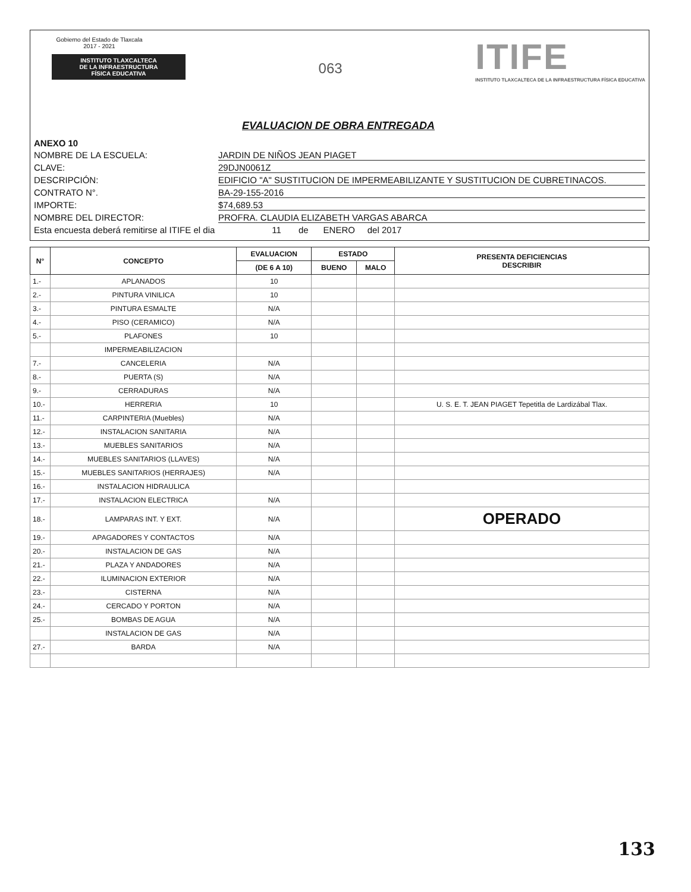Gobierno del Estado de Tlaxcala
2017 - 2021
INSTITUTO TLAXCALTECA
DE LA INFRAESTRUCTURA
FÍSICA EDUCATIVA
063
ITIFE
INSTITUTO TLAXCALTECA DE LA INFRAESTRUCTURA FÍSICA EDUCATIVA
EVALUACION DE OBRA ENTREGADA
ANEXO 10
NOMBRE DE LA ESCUELA: JARDIN DE NIÑOS JEAN PIAGET
CLAVE: 29DJN0061Z
DESCRIPCIÓN: EDIFICIO "A" SUSTITUCION DE IMPERMEABILIZANTE Y SUSTITUCION DE CUBRETINACOS.
CONTRATO N°. BA-29-155-2016
IMPORTE: $74,689.53
NOMBRE DEL DIRECTOR: PROFRA. CLAUDIA ELIZABETH VARGAS ABARCA
Esta encuesta deberá remitirse al ITIFE el dia 11 de ENERO del 2017
| N° | CONCEPTO | EVALUACION | ESTADO | | PRESENTA DEFICIENCIAS DESCRIBIR |
| --- | --- | --- | --- | --- | --- |
| | | (DE 6 A 10) | BUENO | MALO | |
| 1.- | APLANADOS | 10 | | | |
| 2.- | PINTURA VINILICA | 10 | | | |
| 3.- | PINTURA ESMALTE | N/A | | | |
| 4.- | PISO (CERAMICO) | N/A | | | |
| 5.- | PLAFONES | 10 | | | |
| | IMPERMEABILIZACION | | | | |
| 7.- | CANCELERIA | N/A | | | |
| 8.- | PUERTA (S) | N/A | | | |
| 9.- | CERRADURAS | N/A | | | |
| 10.- | HERRERIA | 10 | | | U. S. E. T. JEAN PIAGET Tepetitla de Lardizábal Tlax. |
| 11.- | CARPINTERIA (Muebles) | N/A | | | |
| 12.- | INSTALACION SANITARIA | N/A | | | |
| 13.- | MUEBLES SANITARIOS | N/A | | | |
| 14.- | MUEBLES SANITARIOS (LLAVES) | N/A | | | |
| 15.- | MUEBLES SANITARIOS (HERRAJES) | N/A | | | |
| 16.- | INSTALACION HIDRAULICA | | | | |
| 17.- | INSTALACION ELECTRICA | N/A | | | |
| 18.- | LAMPARAS INT. Y EXT. | N/A | | | OPERADO |
| 19.- | APAGADORES Y CONTACTOS | N/A | | | |
| 20.- | INSTALACION DE GAS | N/A | | | |
| 21.- | PLAZA Y ANDADORES | N/A | | | |
| 22.- | ILUMINACION EXTERIOR | N/A | | | |
| 23.- | CISTERNA | N/A | | | |
| 24.- | CERCADO Y PORTON | N/A | | | |
| 25.- | BOMBAS DE AGUA | N/A | | | |
| | INSTALACION DE GAS | N/A | | | |
| 27.- | BARDA | N/A | | | |
133